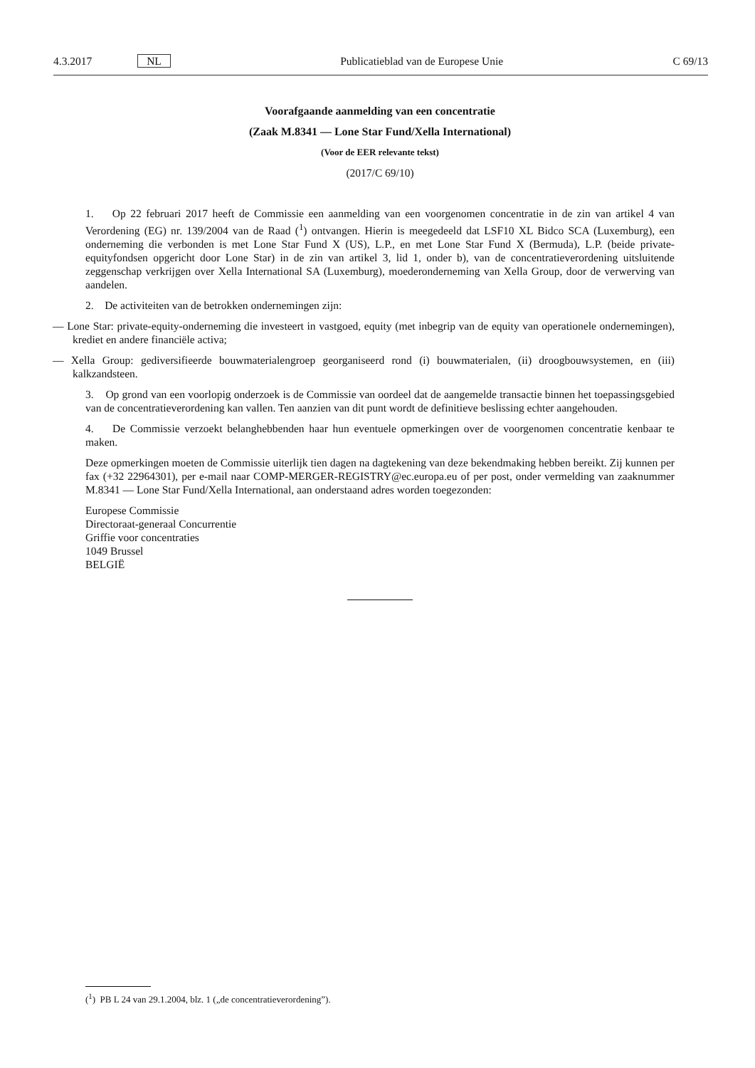4.3.2017 NL Publicatieblad van de Europese Unie C 69/13
Voorafgaande aanmelding van een concentratie
(Zaak M.8341 — Lone Star Fund/Xella International)
(Voor de EER relevante tekst)
(2017/C 69/10)
1. Op 22 februari 2017 heeft de Commissie een aanmelding van een voorgenomen concentratie in de zin van artikel 4 van Verordening (EG) nr. 139/2004 van de Raad (<sup>1</sup>) ontvangen. Hierin is meegedeeld dat LSF10 XL Bidco SCA (Luxemburg), een onderneming die verbonden is met Lone Star Fund X (US), L.P., en met Lone Star Fund X (Bermuda), L.P. (beide private-equityfondsen opgericht door Lone Star) in de zin van artikel 3, lid 1, onder b), van de concentratie­verordening uitsluitende zeggenschap verkrijgen over Xella International SA (Luxemburg), moederonderneming van Xella Group, door de verwerving van aandelen.
2. De activiteiten van de betrokken ondernemingen zijn:
— Lone Star: private-equity-onderneming die investeert in vastgoed, equity (met inbegrip van de equity van operatio­nele ondernemingen), krediet en andere financiële activa;
— Xella Group: gediversifieerde bouwmaterialengroep georganiseerd rond (i) bouwmaterialen, (ii) droogbouwsystemen, en (iii) kalkzandsteen.
3. Op grond van een voorlopig onderzoek is de Commissie van oordeel dat de aangemelde transactie binnen het toepassingsgebied van de concentratieverordening kan vallen. Ten aanzien van dit punt wordt de definitieve beslissing echter aangehouden.
4. De Commissie verzoekt belanghebbenden haar hun eventuele opmerkingen over de voorgenomen concentratie kenbaar te maken.
Deze opmerkingen moeten de Commissie uiterlijk tien dagen na dagtekening van deze bekendmaking hebben bereikt. Zij kunnen per fax (+32 22964301), per e-mail naar COMP-MERGER-REGISTRY@ec.europa.eu of per post, onder ver­melding van zaaknummer M.8341 — Lone Star Fund/Xella International, aan onderstaand adres worden toegezonden:
Europese Commissie
Directoraat-generaal Concurrentie
Griffie voor concentraties
1049 Brussel
BELGIË
(<sup>1</sup>) PB L 24 van 29.1.2004, blz. 1 („de concentratieverordening”).